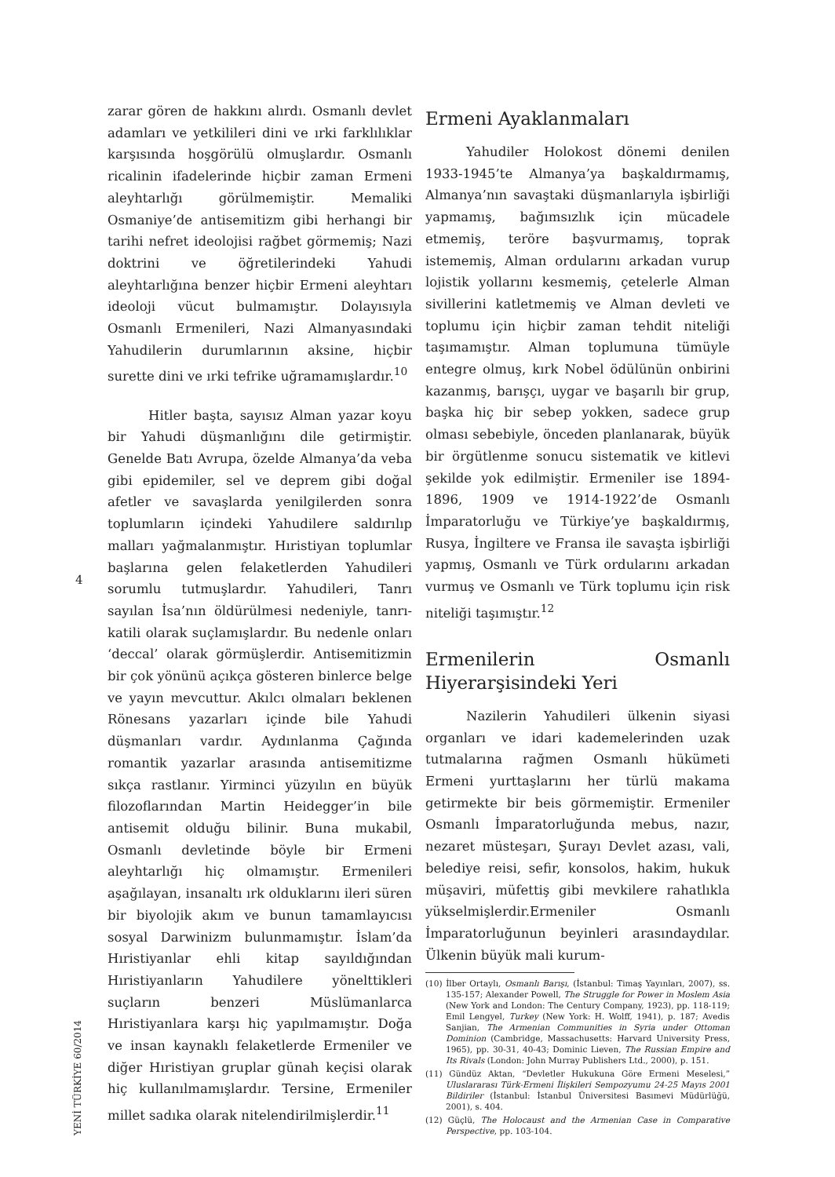4
YENİ TÜRKİYE 60/2014
zarar gören de hakkını alırdı. Osmanlı devlet adamları ve yetkilileri dini ve ırki farklılıklar karşısında hoşgörülü olmuşlardır. Osmanlı ricalinin ifadelerinde hiçbir zaman Ermeni aleyhtarlığı görülmemiştir. Memaliki Osmaniye’de antisemitizm gibi herhangi bir tarihi nefret ideolojisi rağbet görmemiş; Nazi doktrini ve öğretilerindeki Yahudi aleyhtarlığına benzer hiçbir Ermeni aleyhtarı ideoloji vücut bulmamıştır. Dolayısıyla Osmanlı Ermenileri, Nazi Almanyasındaki Yahudilerin durumlarının aksine, hiçbir surette dini ve ırki tefrike uğramamışlardır.<sup>10</sup>
Hitler başta, sayısız Alman yazar koyu bir Yahudi düşmanlığını dile getirmiştir. Genelde Batı Avrupa, özelde Almanya’da veba gibi epidemiler, sel ve deprem gibi doğal afetler ve savaşlarda yenilgilerden sonra toplumların içindeki Yahudilere saldırılıp malları yağmalanmıştır. Hıristiyan toplumlar başlarına gelen felaketlerden Yahudileri sorumlu tutmuşlardır. Yahudileri, Tanrı sayılan İsa’nın öldürülmesi nedeniyle, tanrı-katili olarak suçlamışlardır. Bu nedenle onları ‘deccal’ olarak görmüşlerdir. Antisemitizmin bir çok yönünü açıkça gösteren binlerce belge ve yayın mevcuttur. Akılcı olmaları beklenen Rönesans yazarları içinde bile Yahudi düşmanları vardır. Aydınlanma Çağında romantik yazarlar arasında antisemitizme sıkça rastlanır. Yirminci yüzyılın en büyük filozoflarından Martin Heidegger’in bile antisemit olduğu bilinir. Buna mukabil, Osmanlı devletinde böyle bir Ermeni aleyhtarlığı hiç olmamıştır. Ermenileri aşağılayan, insanaltı ırk olduklarını ileri süren bir biyolojik akım ve bunun tamamlayıcısı sosyal Darwinizm bulunmamıştır. İslam’da Hıristiyanlar ehli kitap sayıldığından Hıristiyanların Yahudilere yönelttikleri suçların benzeri Müslümanlarca Hıristiyanlara karşı hiç yapılmamıştır. Doğa ve insan kaynaklı felaketlerde Ermeniler ve diğer Hıristiyan gruplar günah keçisi olarak hiç kullanılmamışlardır. Tersine, Ermeniler millet sadıka olarak nitelendirilmişlerdir.<sup>11</sup>
Ermeni Ayaklanmaları
Yahudiler Holokost dönemi denilen 1933-1945’te Almanya’ya başkaldırmamış, Almanya’nın savaştaki düşmanlarıyla işbirliği yapmamış, bağımsızlık için mücadele etmemiş, teröre başvurmamış, toprak istememiş, Alman ordularını arkadan vurup lojistik yollarını kesmemiş, çetelerle Alman sivillerini katletmemiş ve Alman devleti ve toplumu için hiçbir zaman tehdit niteliği taşımamıştır. Alman toplumuna tümüyle entegre olmuş, kırk Nobel ödülünün onbirini kazanmış, barışçı, uygar ve başarılı bir grup, başka hiç bir sebep yokken, sadece grup olması sebebiyle, önceden planlanarak, büyük bir örgütlenme sonucu sistematik ve kitlevi şekilde yok edilmiştir. Ermeniler ise 1894-1896, 1909 ve 1914-1922’de Osmanlı İmparatorluğu ve Türkiye’ye başkaldırmış, Rusya, İngiltere ve Fransa ile savaşta işbirliği yapmış, Osmanlı ve Türk ordularını arkadan vurmuş ve Osmanlı ve Türk toplumu için risk niteliği taşımıştır.<sup>12</sup>
Ermenilerin Osmanlı Hiyerarşisindeki Yeri
Nazilerin Yahudileri ülkenin siyasi organları ve idari kademelerinden uzak tutmalarına rağmen Osmanlı hükümeti Ermeni yurttaşlarını her türlü makama getirmekte bir beis görmemiştir. Ermeniler Osmanlı İmparatorluğunda mebus, nazır, nezaret müsteşarı, Şurayı Devlet azası, vali, belediye reisi, sefir, konsolos, hakim, hukuk müşaviri, müfettiş gibi mevkilere rahatlıkla yükselmişlerdir.Ermeniler Osmanlı İmparatorluğunun beyinleri arasındaydılar. Ülkenin büyük mali kurum-
(10) İlber Ortaylı, Osmanlı Barışı, (İstanbul: Timaş Yayınları, 2007), ss. 135-157; Alexander Powell, The Struggle for Power in Moslem Asia (New York and London: The Century Company, 1923), pp. 118-119; Emil Lengyel, Turkey (New York: H. Wolff, 1941), p. 187; Avedis Sanjian, The Armenian Communities in Syria under Ottoman Dominion (Cambridge, Massachusetts: Harvard University Press, 1965), pp. 30-31, 40-43; Dominic Lieven, The Russian Empire and Its Rivals (London: John Murray Publishers Ltd., 2000), p. 151.
(11) Gündüz Aktan, “Devletler Hukukuna Göre Ermeni Meselesi,” Uluslararası Türk-Ermeni İlişkileri Sempozyumu 24-25 Mayıs 2001 Bildiriler (İstanbul: İstanbul Üniversitesi Basımevi Müdürlüğü, 2001), s. 404.
(12) Güçlü, The Holocaust and the Armenian Case in Comparative Perspective, pp. 103-104.